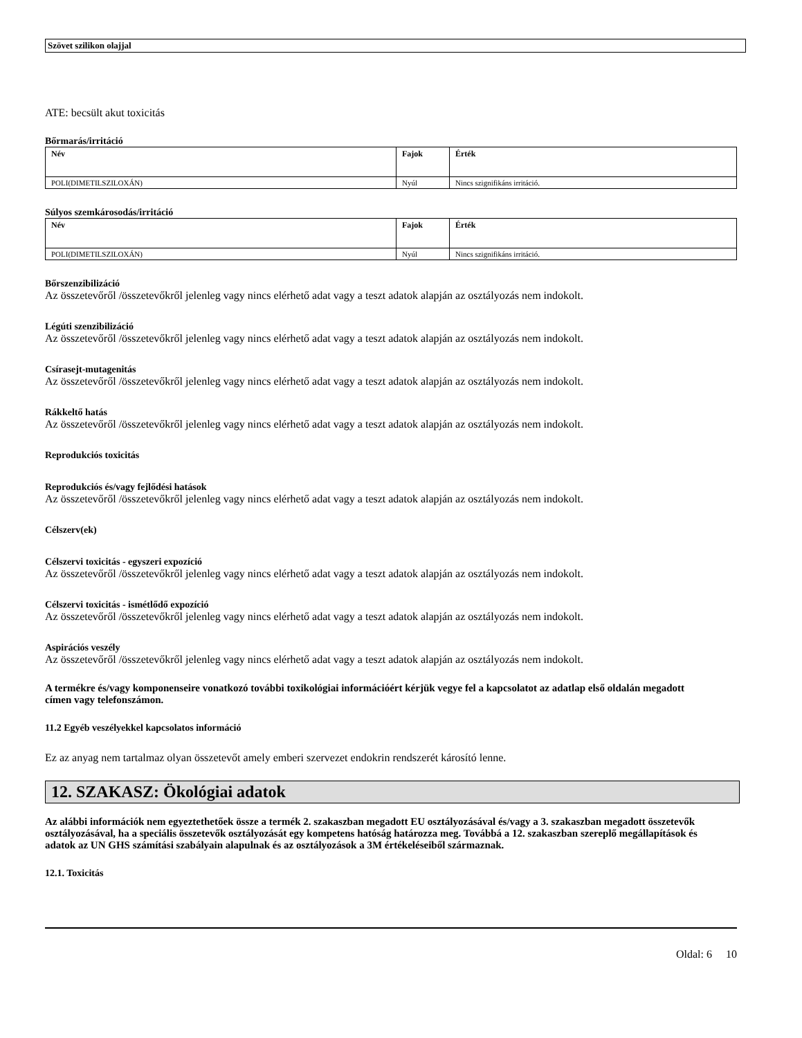Szövet szilikon olajjal
ATE: becsült akut toxicitás
Bőrmarás/irritáció
| Név | Fajok | Érték |
| --- | --- | --- |
| POLI(DIMETILSZILOXÁN) | Nyúl | Nincs szignifikáns irritáció. |
Súlyos szemkárosodás/irritáció
| Név | Fajok | Érték |
| --- | --- | --- |
| POLI(DIMETILSZILOXÁN) | Nyúl | Nincs szignifikáns irritáció. |
Bőrszenzibilizáció
Az összetevőről /összetevőkről jelenleg vagy nincs elérhető adat vagy a teszt adatok alapján az osztályozás nem indokolt.
Légúti szenzibilizáció
Az összetevőről /összetevőkről jelenleg vagy nincs elérhető adat vagy a teszt adatok alapján az osztályozás nem indokolt.
Csírasejt-mutagenitás
Az összetevőről /összetevőkről jelenleg vagy nincs elérhető adat vagy a teszt adatok alapján az osztályozás nem indokolt.
Rákkeltő hatás
Az összetevőről /összetevőkről jelenleg vagy nincs elérhető adat vagy a teszt adatok alapján az osztályozás nem indokolt.
Reprodukciós toxicitás
Reprodukciós és/vagy fejlődési hatások
Az összetevőről /összetevőkről jelenleg vagy nincs elérhető adat vagy a teszt adatok alapján az osztályozás nem indokolt.
Célszerv(ek)
Célszervi toxicitás - egyszeri expozíció
Az összetevőről /összetevőkről jelenleg vagy nincs elérhető adat vagy a teszt adatok alapján az osztályozás nem indokolt.
Célszervi toxicitás - ismétlődő expozíció
Az összetevőről /összetevőkről jelenleg vagy nincs elérhető adat vagy a teszt adatok alapján az osztályozás nem indokolt.
Aspirációs veszély
Az összetevőről /összetevőkről jelenleg vagy nincs elérhető adat vagy a teszt adatok alapján az osztályozás nem indokolt.
A termékre és/vagy komponenseire vonatkozó további toxikológiai információért kérjük vegye fel a kapcsolatot az adatlap első oldalán megadott címen vagy telefonszámon.
11.2 Egyéb veszélyekkel kapcsolatos információ
Ez az anyag nem tartalmaz olyan összetevőt amely emberi szervezet endokrin rendszerét károsító lenne.
12. SZAKASZ: Ökológiai adatok
Az alábbi információk nem egyeztethetőek össze a termék 2. szakaszban megadott EU osztályozásával és/vagy a 3. szakaszban megadott összetevők osztályozásával, ha a speciális összetevők osztályozását egy kompetens hatóság határozza meg. Továbbá a 12. szakaszban szereplő megállapítások és adatok az UN GHS számítási szabályain alapulnak és az osztályozások a 3M értékeléseiből származnak.
12.1. Toxicitás
Oldal: 6 10